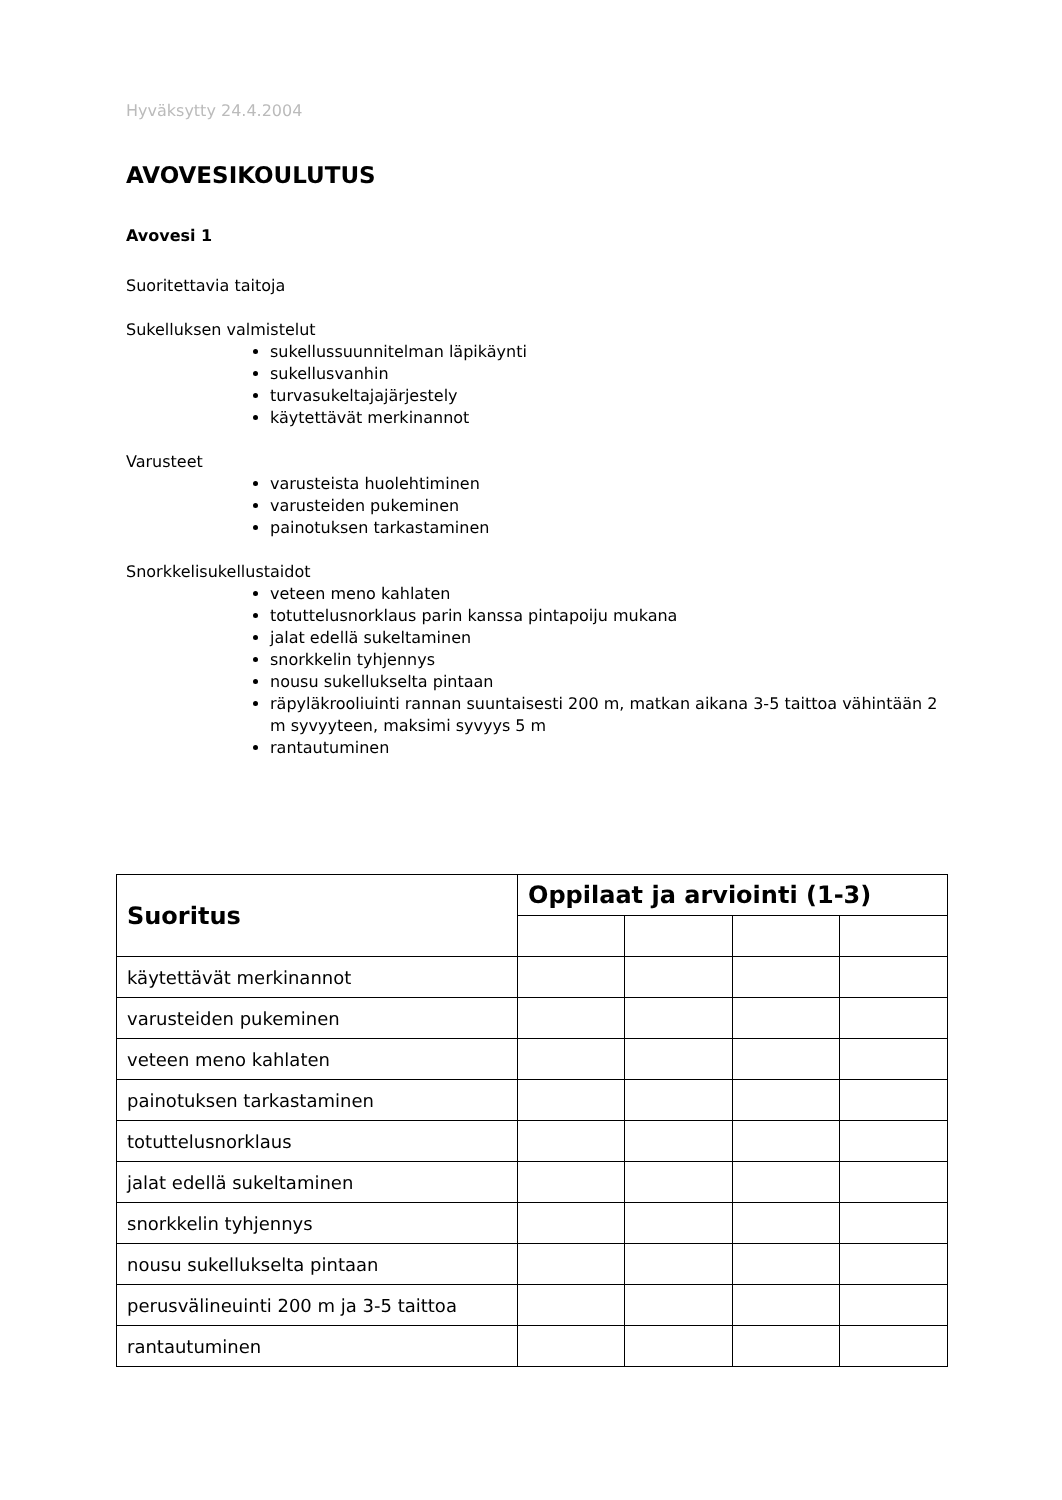Hyväksytty 24.4.2004
AVOVESIKOULUTUS
Avovesi 1
Suoritettavia taitoja
Sukelluksen valmistelut
sukellussuunnitelman läpikäynti
sukellusvanhin
turvasukeltajajärjestely
käytettävät merkinannot
Varusteet
varusteista huolehtiminen
varusteiden pukeminen
painotuksen tarkastaminen
Snorkkelisukellustaidot
veteen meno kahlaten
totuttelusnorklaus parin kanssa pintapoiju mukana
jalat edellä sukeltaminen
snorkkelin tyhjennys
nousu sukellukselta pintaan
räpyläkrooliuinti rannan suuntaisesti 200 m, matkan aikana 3-5 taittoa vähintään 2 m syvyyteen, maksimi syvyys 5 m
rantautuminen
| Suoritus | Oppilaat ja arviointi (1-3) | | | |
| --- | --- | --- | --- | --- |
| käytettävät merkinannot | | | | |
| varusteiden pukeminen | | | | |
| veteen meno kahlaten | | | | |
| painotuksen tarkastaminen | | | | |
| totuttelusnorklaus | | | | |
| jalat edellä sukeltaminen | | | | |
| snorkkelin tyhjennys | | | | |
| nousu sukellukselta pintaan | | | | |
| perusvälineuinti 200 m ja 3-5 taittoa | | | | |
| rantautuminen | | | | |